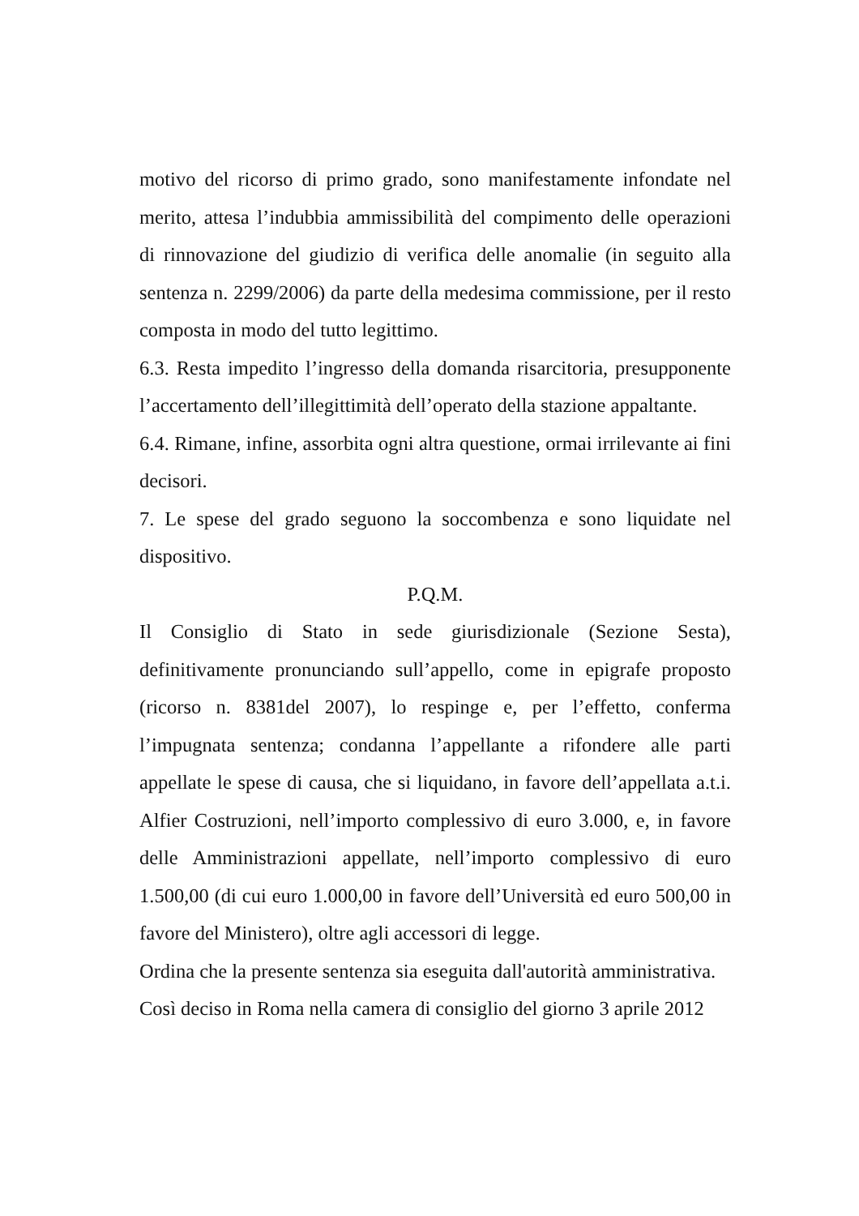motivo del ricorso di primo grado, sono manifestamente infondate nel merito, attesa l’indubbia ammissibilità del compimento delle operazioni di rinnovazione del giudizio di verifica delle anomalie (in seguito alla sentenza n. 2299/2006) da parte della medesima commissione, per il resto composta in modo del tutto legittimo.
6.3. Resta impedito l’ingresso della domanda risarcitoria, presupponente l’accertamento dell’illegittimità dell’operato della stazione appaltante.
6.4. Rimane, infine, assorbita ogni altra questione, ormai irrilevante ai fini decisori.
7. Le spese del grado seguono la soccombenza e sono liquidate nel dispositivo.
P.Q.M.
Il Consiglio di Stato in sede giurisdizionale (Sezione Sesta), definitivamente pronunciando sull’appello, come in epigrafe proposto (ricorso n. 8381del 2007), lo respinge e, per l’effetto, conferma l’impugnata sentenza; condanna l’appellante a rifondere alle parti appellate le spese di causa, che si liquidano, in favore dell’appellata a.t.i. Alfier Costruzioni, nell’importo complessivo di euro 3.000, e, in favore delle Amministrazioni appellate, nell’importo complessivo di euro 1.500,00 (di cui euro 1.000,00 in favore dell’Università ed euro 500,00 in favore del Ministero), oltre agli accessori di legge.
Ordina che la presente sentenza sia eseguita dall'autorità amministrativa.
Così deciso in Roma nella camera di consiglio del giorno 3 aprile 2012